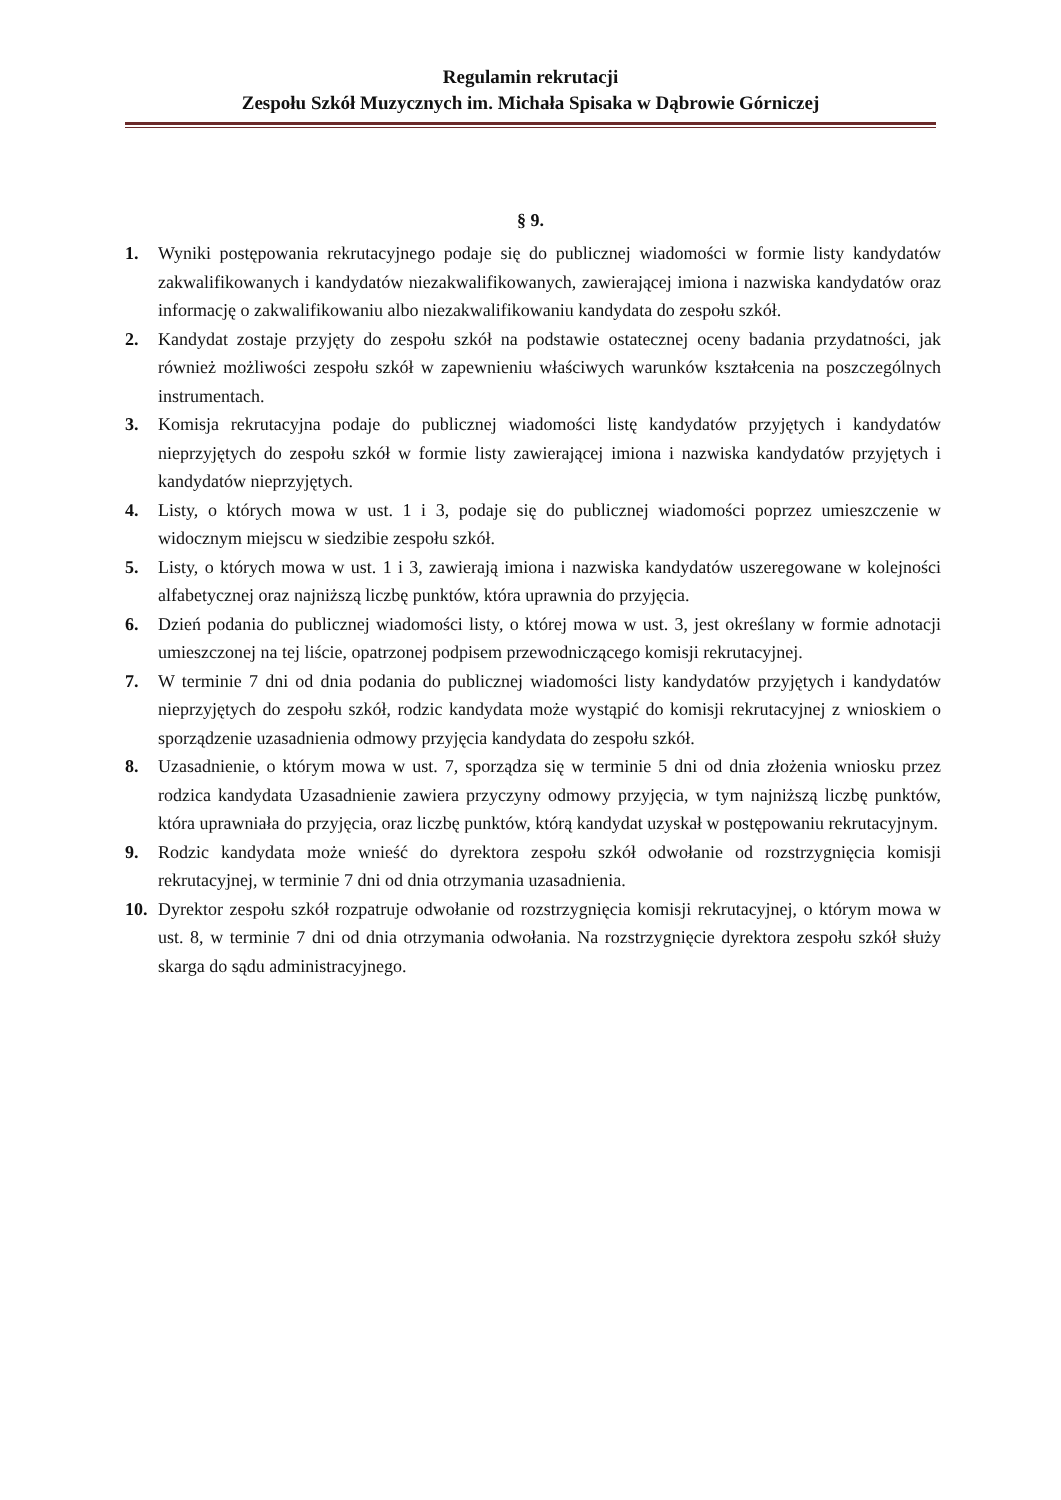Regulamin rekrutacji
Zespołu Szkół Muzycznych im. Michała Spisaka w Dąbrowie Górniczej
§ 9.
1. Wyniki postępowania rekrutacyjnego podaje się do publicznej wiadomości w formie listy kandydatów zakwalifikowanych i kandydatów niezakwalifikowanych, zawierającej imiona i nazwiska kandydatów oraz informację o zakwalifikowaniu albo niezakwalifiko­waniu kandydata do zespołu szkół.
2. Kandydat zostaje przyjęty do zespołu szkół na podstawie ostatecznej oceny badania przydatności, jak również możliwości zespołu szkół w zapewnieniu właściwych warunków kształcenia na poszczególnych instrumentach.
3. Komisja rekrutacyjna podaje do publicznej wiadomości listę kandydatów przyjętych i kandydatów nieprzyjętych do zespołu szkół w formie listy zawierającej imiona i nazwiska kandydatów przyjętych i kandydatów nieprzyjętych.
4. Listy, o których mowa w ust. 1 i 3, podaje się do publicznej wiadomości poprzez umieszczenie w widocznym miejscu w siedzibie zespołu szkół.
5. Listy, o których mowa w ust. 1 i 3, zawierają imiona i nazwiska kandydatów uszeregowane w kolejności alfabetycznej oraz najniższą liczbę punktów, która uprawnia do przyjęcia.
6. Dzień podania do publicznej wiadomości listy, o której mowa w ust. 3, jest określany w formie adnotacji umieszczonej na tej liście, opatrzonej podpisem przewodniczącego komisji rekrutacyjnej.
7. W terminie 7 dni od dnia podania do publicznej wiadomości listy kandydatów przyjętych i kandydatów nieprzyjętych do zespołu szkół, rodzic kandydata może wystąpić do komisji rekrutacyjnej z wnioskiem o sporządzenie uzasadnienia odmowy przyjęcia kandydata do zespołu szkół.
8. Uzasadnienie, o którym mowa w ust. 7, sporządza się w terminie 5 dni od dnia złożenia wniosku przez rodzica kandydata Uzasadnienie zawiera przyczyny odmowy przyjęcia, w tym najniższą liczbę punktów, która uprawniała do przyjęcia, oraz liczbę punktów, którą kandydat uzyskał w postępowaniu rekrutacyjnym.
9. Rodzic kandydata może wnieść do dyrektora zespołu szkół odwołanie od rozstrzygnięcia komisji rekrutacyjnej, w terminie 7 dni od dnia otrzymania uzasadnienia.
10. Dyrektor zespołu szkół rozpatruje odwołanie od rozstrzygnięcia komisji rekrutacyjnej, o którym mowa w ust. 8, w terminie 7 dni od dnia otrzymania odwołania. Na rozstrzygnięcie dyrektora zespołu szkół służy skarga do sądu administracyjnego.